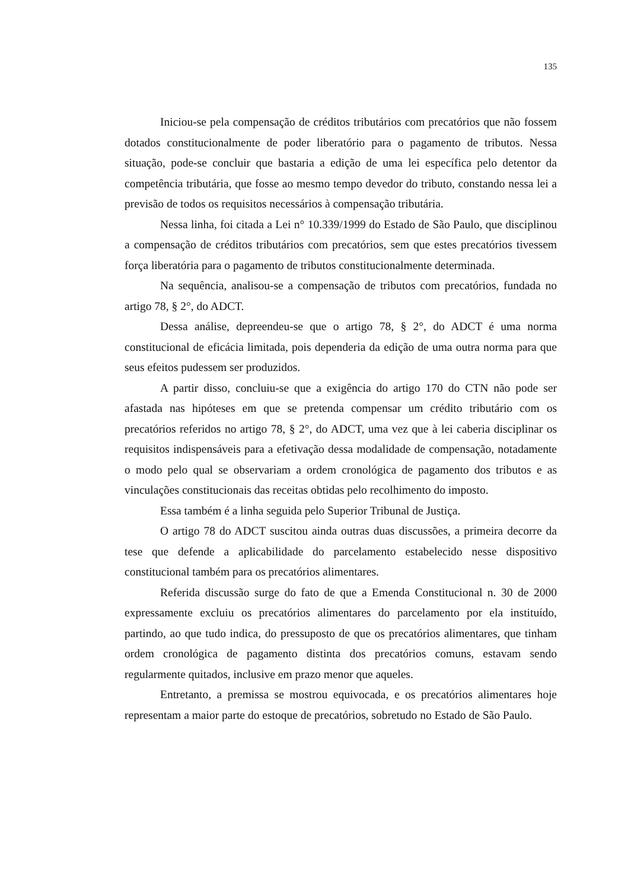135
Iniciou-se pela compensação de créditos tributários com precatórios que não fossem dotados constitucionalmente de poder liberatório para o pagamento de tributos. Nessa situação, pode-se concluir que bastaria a edição de uma lei específica pelo detentor da competência tributária, que fosse ao mesmo tempo devedor do tributo, constando nessa lei a previsão de todos os requisitos necessários à compensação tributária.
Nessa linha, foi citada a Lei n° 10.339/1999 do Estado de São Paulo, que disciplinou a compensação de créditos tributários com precatórios, sem que estes precatórios tivessem força liberatória para o pagamento de tributos constitucionalmente determinada.
Na sequência, analisou-se a compensação de tributos com precatórios, fundada no artigo 78, § 2°, do ADCT.
Dessa análise, depreendeu-se que o artigo 78, § 2°, do ADCT é uma norma constitucional de eficácia limitada, pois dependeria da edição de uma outra norma para que seus efeitos pudessem ser produzidos.
A partir disso, concluiu-se que a exigência do artigo 170 do CTN não pode ser afastada nas hipóteses em que se pretenda compensar um crédito tributário com os precatórios referidos no artigo 78, § 2°, do ADCT, uma vez que à lei caberia disciplinar os requisitos indispensáveis para a efetivação dessa modalidade de compensação, notadamente o modo pelo qual se observariam a ordem cronológica de pagamento dos tributos e as vinculações constitucionais das receitas obtidas pelo recolhimento do imposto.
Essa também é a linha seguida pelo Superior Tribunal de Justiça.
O artigo 78 do ADCT suscitou ainda outras duas discussões, a primeira decorre da tese que defende a aplicabilidade do parcelamento estabelecido nesse dispositivo constitucional também para os precatórios alimentares.
Referida discussão surge do fato de que a Emenda Constitucional n. 30 de 2000 expressamente excluiu os precatórios alimentares do parcelamento por ela instituído, partindo, ao que tudo indica, do pressuposto de que os precatórios alimentares, que tinham ordem cronológica de pagamento distinta dos precatórios comuns, estavam sendo regularmente quitados, inclusive em prazo menor que aqueles.
Entretanto, a premissa se mostrou equivocada, e os precatórios alimentares hoje representam a maior parte do estoque de precatórios, sobretudo no Estado de São Paulo.